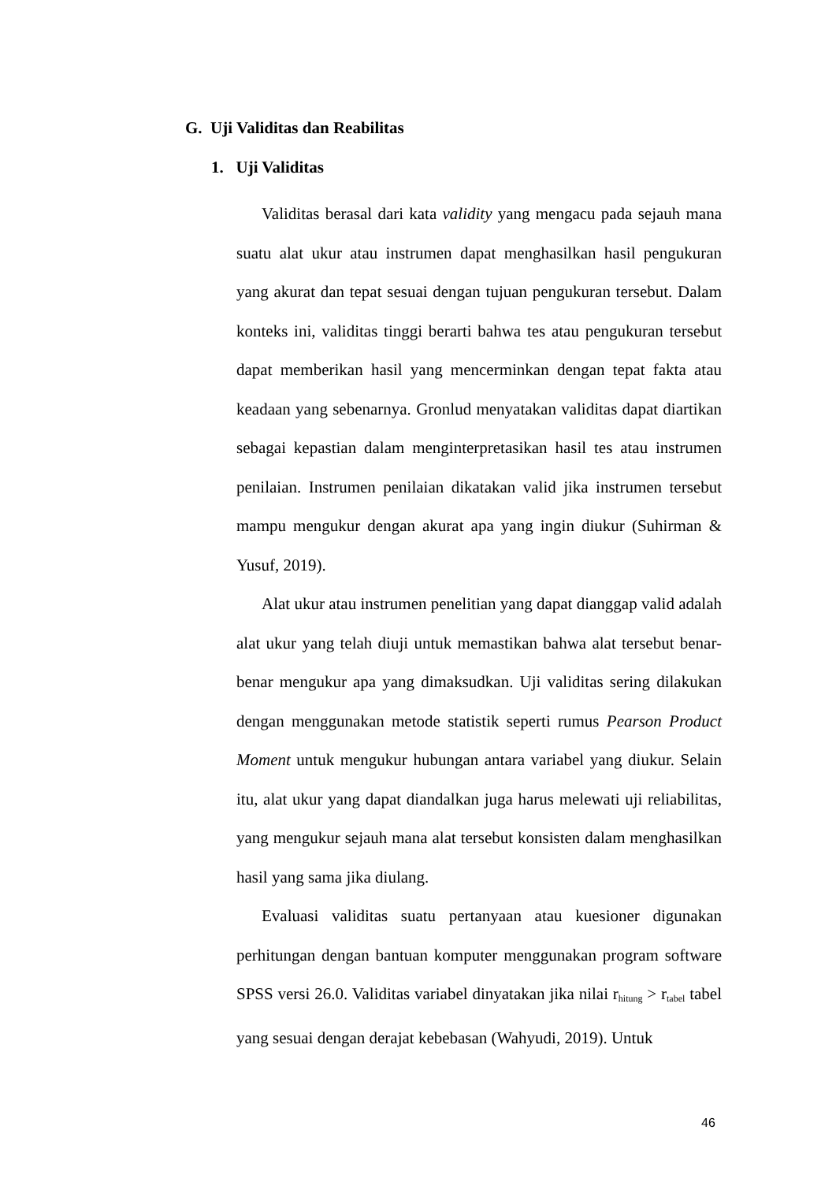G. Uji Validitas dan Reabilitas
1. Uji Validitas
Validitas berasal dari kata validity yang mengacu pada sejauh mana suatu alat ukur atau instrumen dapat menghasilkan hasil pengukuran yang akurat dan tepat sesuai dengan tujuan pengukuran tersebut. Dalam konteks ini, validitas tinggi berarti bahwa tes atau pengukuran tersebut dapat memberikan hasil yang mencerminkan dengan tepat fakta atau keadaan yang sebenarnya. Gronlud menyatakan validitas dapat diartikan sebagai kepastian dalam menginterpretasikan hasil tes atau instrumen penilaian. Instrumen penilaian dikatakan valid jika instrumen tersebut mampu mengukur dengan akurat apa yang ingin diukur (Suhirman & Yusuf, 2019).
Alat ukur atau instrumen penelitian yang dapat dianggap valid adalah alat ukur yang telah diuji untuk memastikan bahwa alat tersebut benar-benar mengukur apa yang dimaksudkan. Uji validitas sering dilakukan dengan menggunakan metode statistik seperti rumus Pearson Product Moment untuk mengukur hubungan antara variabel yang diukur. Selain itu, alat ukur yang dapat diandalkan juga harus melewati uji reliabilitas, yang mengukur sejauh mana alat tersebut konsisten dalam menghasilkan hasil yang sama jika diulang.
Evaluasi validitas suatu pertanyaan atau kuesioner digunakan perhitungan dengan bantuan komputer menggunakan program software SPSS versi 26.0. Validitas variabel dinyatakan jika nilai r<sub>hitung</sub> > r<sub>tabel</sub> tabel yang sesuai dengan derajat kebebasan (Wahyudi, 2019). Untuk
46